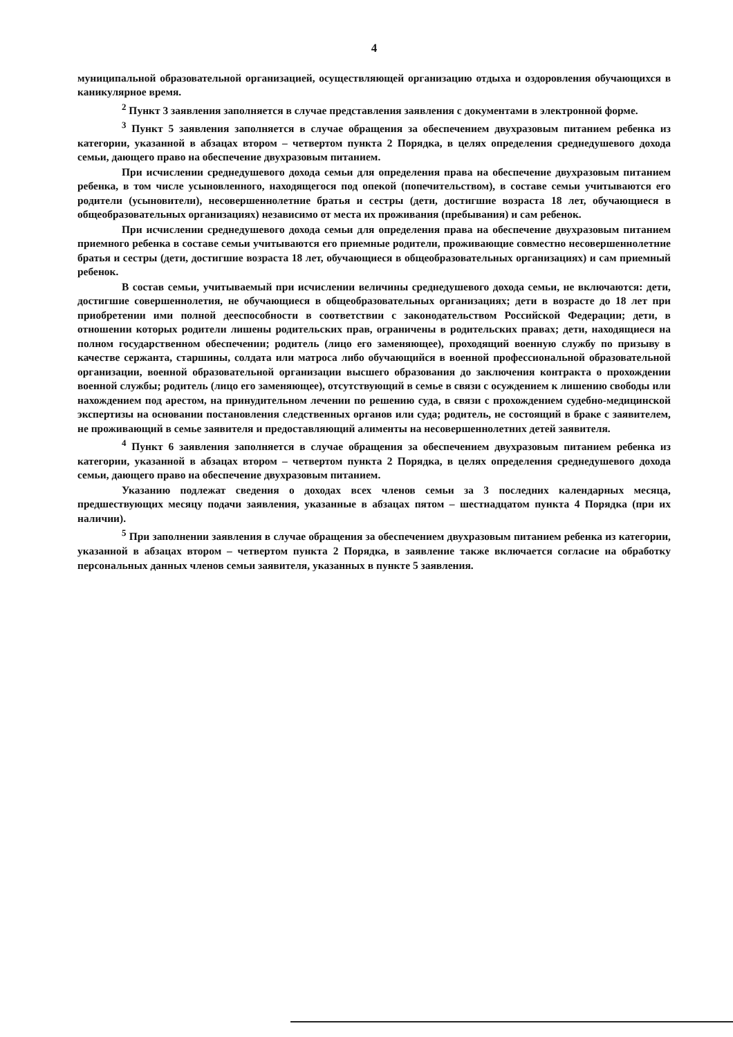4
муниципальной образовательной организацией, осуществляющей организацию отдыха и оздоровления обучающихся в каникулярное время.
<sup>2</sup> Пункт 3 заявления заполняется в случае представления заявления с документами в электронной форме.
<sup>3</sup> Пункт 5 заявления заполняется в случае обращения за обеспечением двухразовым питанием ребенка из категории, указанной в абзацах втором – четвертом пункта 2 Порядка, в целях определения среднедушевого дохода семьи, дающего право на обеспечение двухразовым питанием.
При исчислении среднедушевого дохода семьи для определения права на обеспечение двухразовым питанием ребенка, в том числе усыновленного, находящегося под опекой (попечительством), в составе семьи учитываются его родители (усыновители), несовершеннолетние братья и сестры (дети, достигшие возраста 18 лет, обучающиеся в общеобразовательных организациях) независимо от места их проживания (пребывания) и сам ребенок.
При исчислении среднедушевого дохода семьи для определения права на обеспечение двухразовым питанием приемного ребенка в составе семьи учитываются его приемные родители, проживающие совместно несовершеннолетние братья и сестры (дети, достигшие возраста 18 лет, обучающиеся в общеобразовательных организациях) и сам приемный ребенок.
В состав семьи, учитываемый при исчислении величины среднедушевого дохода семьи, не включаются: дети, достигшие совершеннолетия, не обучающиеся в общеобразовательных организациях; дети в возрасте до 18 лет при приобретении ими полной дееспособности в соответствии с законодательством Российской Федерации; дети, в отношении которых родители лишены родительских прав, ограничены в родительских правах; дети, находящиеся на полном государственном обеспечении; родитель (лицо его заменяющее), проходящий военную службу по призыву в качестве сержанта, старшины, солдата или матроса либо обучающийся в военной профессиональной образовательной организации, военной образовательной организации высшего образования до заключения контракта о прохождении военной службы; родитель (лицо его заменяющее), отсутствующий в семье в связи с осуждением к лишению свободы или нахождением под арестом, на принудительном лечении по решению суда, в связи с прохождением судебно-медицинской экспертизы на основании постановления следственных органов или суда; родитель, не состоящий в браке с заявителем, не проживающий в семье заявителя и предоставляющий алименты на несовершеннолетних детей заявителя.
<sup>4</sup> Пункт 6 заявления заполняется в случае обращения за обеспечением двухразовым питанием ребенка из категории, указанной в абзацах втором – четвертом пункта 2 Порядка, в целях определения среднедушевого дохода семьи, дающего право на обеспечение двухразовым питанием.
Указанию подлежат сведения о доходах всех членов семьи за 3 последних календарных месяца, предшествующих месяцу подачи заявления, указанные в абзацах пятом – шестнадцатом пункта 4 Порядка (при их наличии).
<sup>5</sup> При заполнении заявления в случае обращения за обеспечением двухразовым питанием ребенка из категории, указанной в абзацах втором – четвертом пункта 2 Порядка, в заявление также включается согласие на обработку персональных данных членов семьи заявителя, указанных в пункте 5 заявления.